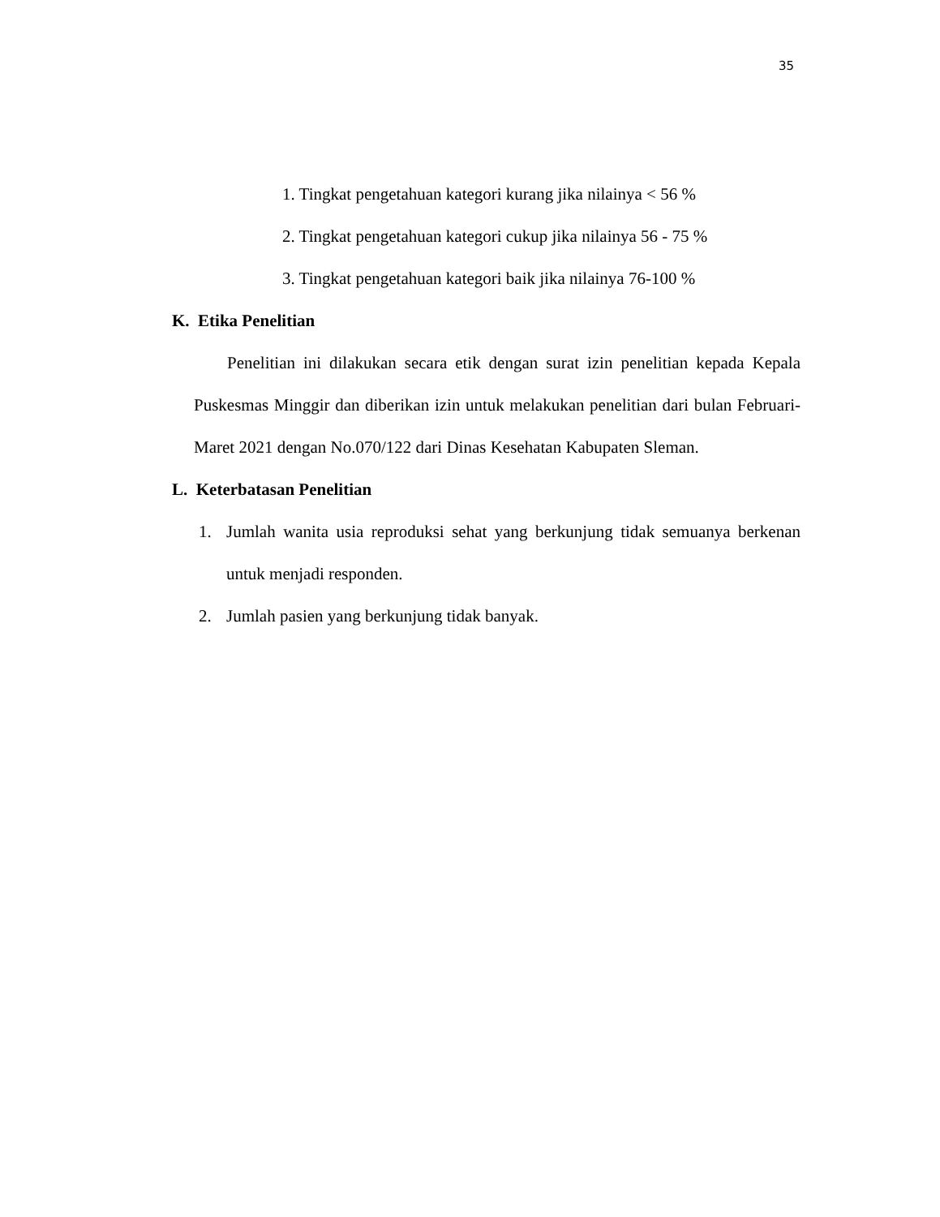35
1. Tingkat pengetahuan kategori kurang jika nilainya < 56 %
2. Tingkat pengetahuan kategori cukup jika nilainya 56 - 75 %
3. Tingkat pengetahuan kategori baik jika nilainya 76-100 %
K. Etika Penelitian
Penelitian ini dilakukan secara etik dengan surat izin penelitian kepada Kepala Puskesmas Minggir dan diberikan izin untuk melakukan penelitian dari bulan Februari-Maret 2021 dengan No.070/122 dari Dinas Kesehatan Kabupaten Sleman.
L. Keterbatasan Penelitian
1. Jumlah wanita usia reproduksi sehat yang berkunjung tidak semuanya berkenan untuk menjadi responden.
2. Jumlah pasien yang berkunjung tidak banyak.